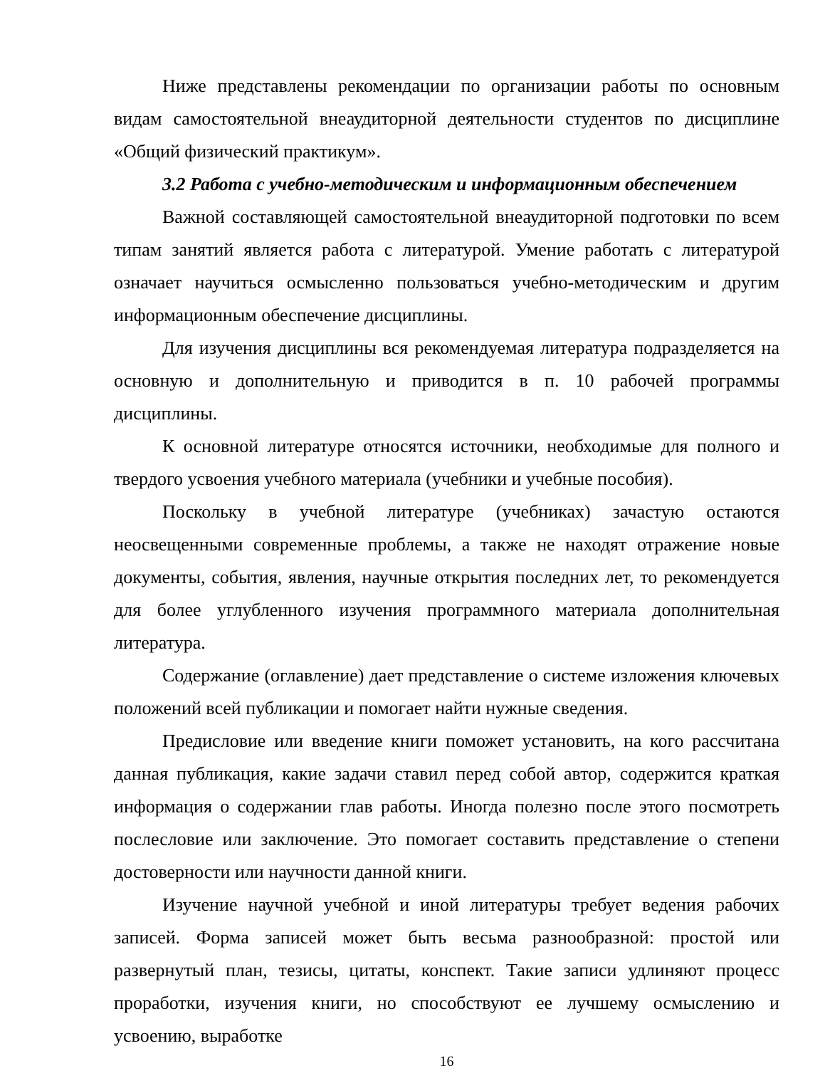Ниже представлены рекомендации по организации работы по основным видам самостоятельной внеаудиторной деятельности студентов по дисциплине «Общий физический практикум».
3.2 Работа с учебно-методическим и информационным обеспечением
Важной составляющей самостоятельной внеаудиторной подготовки по всем типам занятий является работа с литературой. Умение работать с литературой означает научиться осмысленно пользоваться учебно-методическим и другим информационным обеспечение дисциплины.
Для изучения дисциплины вся рекомендуемая литература подразделяется на основную и дополнительную и приводится в п. 10 рабочей программы дисциплины.
К основной литературе относятся источники, необходимые для полного и твердого усвоения учебного материала (учебники и учебные пособия).
Поскольку в учебной литературе (учебниках) зачастую остаются неосвещенными современные проблемы, а также не находят отражение новые документы, события, явления, научные открытия последних лет, то рекомендуется для более углубленного изучения программного материала дополнительная литература.
Содержание (оглавление) дает представление о системе изложения ключевых положений всей публикации и помогает найти нужные сведения.
Предисловие или введение книги поможет установить, на кого рассчитана данная публикация, какие задачи ставил перед собой автор, содержится краткая информация о содержании глав работы. Иногда полезно после этого посмотреть послесловие или заключение. Это помогает составить представление о степени достоверности или научности данной книги.
Изучение научной учебной и иной литературы требует ведения рабочих записей. Форма записей может быть весьма разнообразной: простой или развернутый план, тезисы, цитаты, конспект. Такие записи удлиняют процесс проработки, изучения книги, но способствуют ее лучшему осмыслению и усвоению, выработке
16